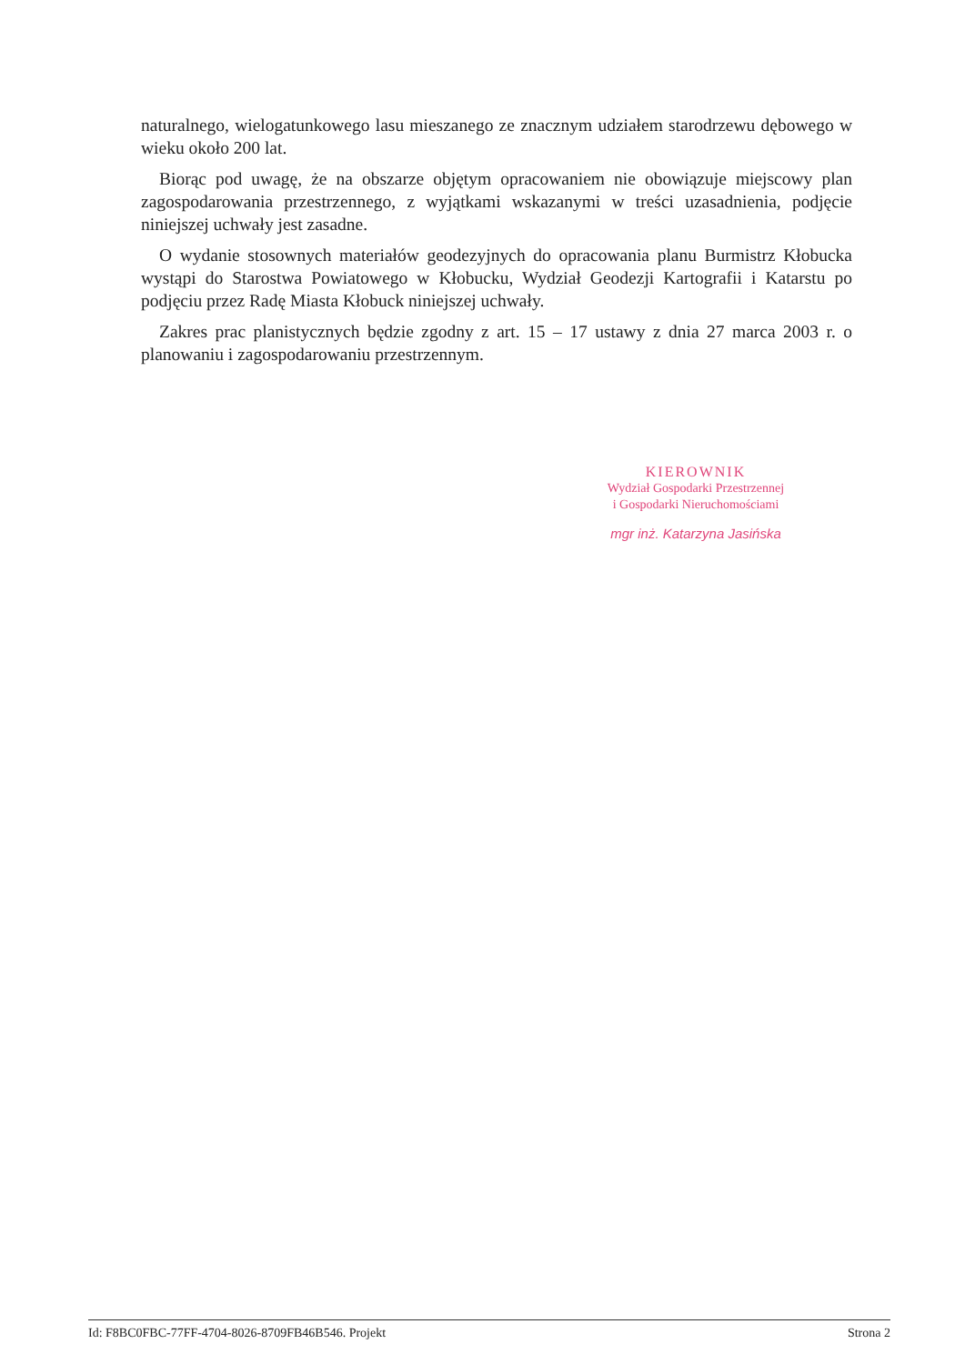naturalnego, wielogatunkowego lasu mieszanego ze znacznym udziałem starodrzewu dębowego w wieku około 200 lat.
Biorąc pod uwagę, że na obszarze objętym opracowaniem nie obowiązuje miejscowy plan zagospodarowania przestrzennego, z wyjątkami wskazanymi w treści uzasadnienia, podjęcie niniejszej uchwały jest zasadne.
O wydanie stosownych materiałów geodezyjnych do opracowania planu Burmistrz Kłobucka wystąpi do Starostwa Powiatowego w Kłobucku, Wydział Geodezji Kartografii i Katarstu po podjęciu przez Radę Miasta Kłobuck niniejszej uchwały.
Zakres prac planistycznych będzie zgodny z art. 15 – 17 ustawy z dnia 27 marca 2003 r. o planowaniu i zagospodarowaniu przestrzennym.
KIEROWNIK
Wydział Gospodarki Przestrzennej
i Gospodarki Nieruchomościami
mgr inż. Katarzyna Jasińska
Id: F8BC0FBC-77FF-4704-8026-8709FB46B546. Projekt Strona 2